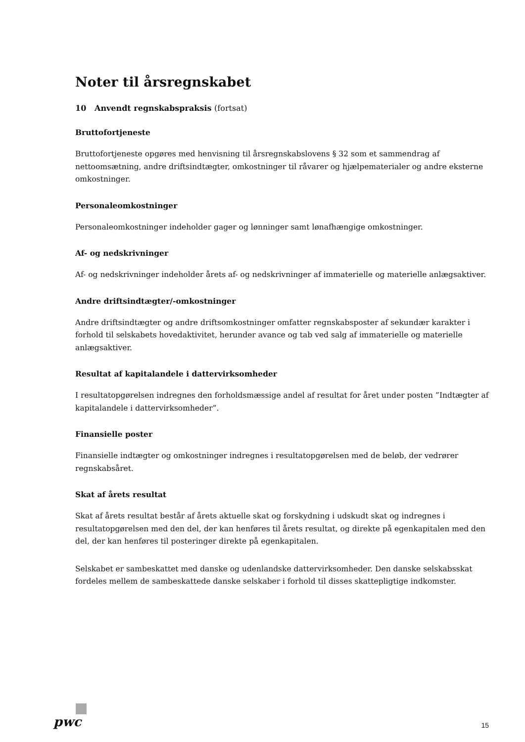Noter til årsregnskabet
10 Anvendt regnskabspraksis (fortsat)
Bruttofortjeneste
Bruttofortjeneste opgøres med henvisning til årsregnskabslovens § 32 som et sammendrag af nettoomsætning, andre driftsindtægter, omkostninger til råvarer og hjælpematerialer og andre eksterne omkostninger.
Personaleomkostninger
Personaleomkostninger indeholder gager og lønninger samt lønafhængige omkostninger.
Af- og nedskrivninger
Af- og nedskrivninger indeholder årets af- og nedskrivninger af immaterielle og materielle anlægsaktiver.
Andre driftsindtægter/-omkostninger
Andre driftsindtægter og andre driftsomkostninger omfatter regnskabsposter af sekundær karakter i forhold til selskabets hovedaktivitet, herunder avance og tab ved salg af immaterielle og materielle anlægsaktiver.
Resultat af kapitalandele i dattervirksomheder
I resultatopgørelsen indregnes den forholdsmæssige andel af resultat for året under posten ”Indtægter af kapitalandele i dattervirksomheder”.
Finansielle poster
Finansielle indtægter og omkostninger indregnes i resultatopgørelsen med de beløb, der vedrører regnskabsåret.
Skat af årets resultat
Skat af årets resultat består af årets aktuelle skat og forskydning i udskudt skat og indregnes i resultatopgørelsen med den del, der kan henføres til årets resultat, og direkte på egenkapitalen med den del, der kan henføres til posteringer direkte på egenkapitalen.
Selskabet er sambeskattet med danske og udenlandske dattervirksomheder. Den danske selskabsskat fordeles mellem de sambeskattede danske selskaber i forhold til disses skattepligtige indkomster.
pwc
15